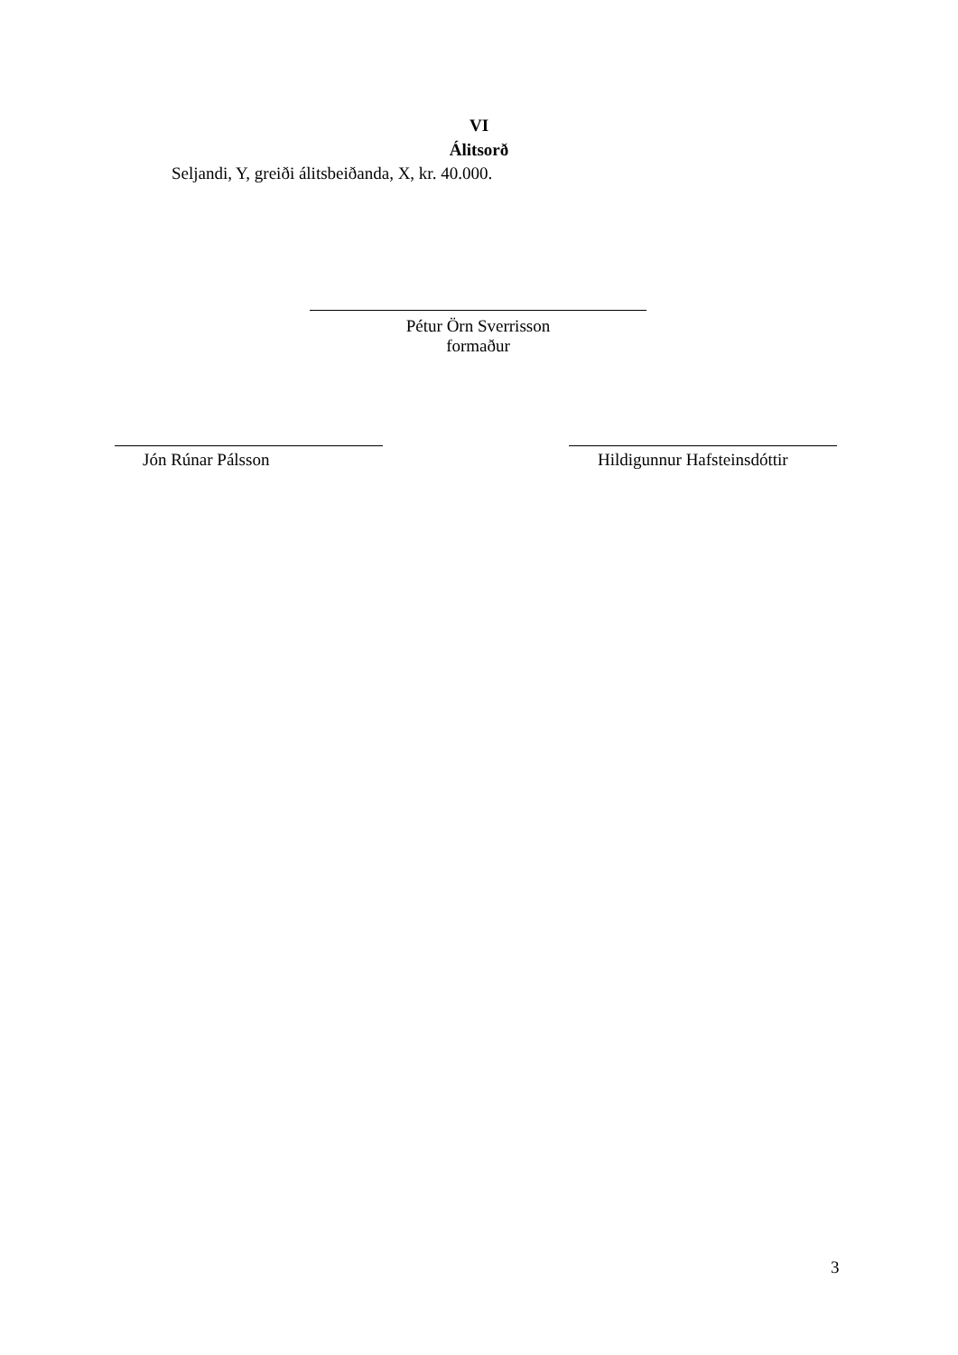VI
Álitsorð
Seljandi, Y, greiði álitsbeiðanda, X, kr. 40.000.
Pétur Örn Sverrisson
formaður
Jón Rúnar Pálsson Hildigunnur Hafsteinsdóttir
3